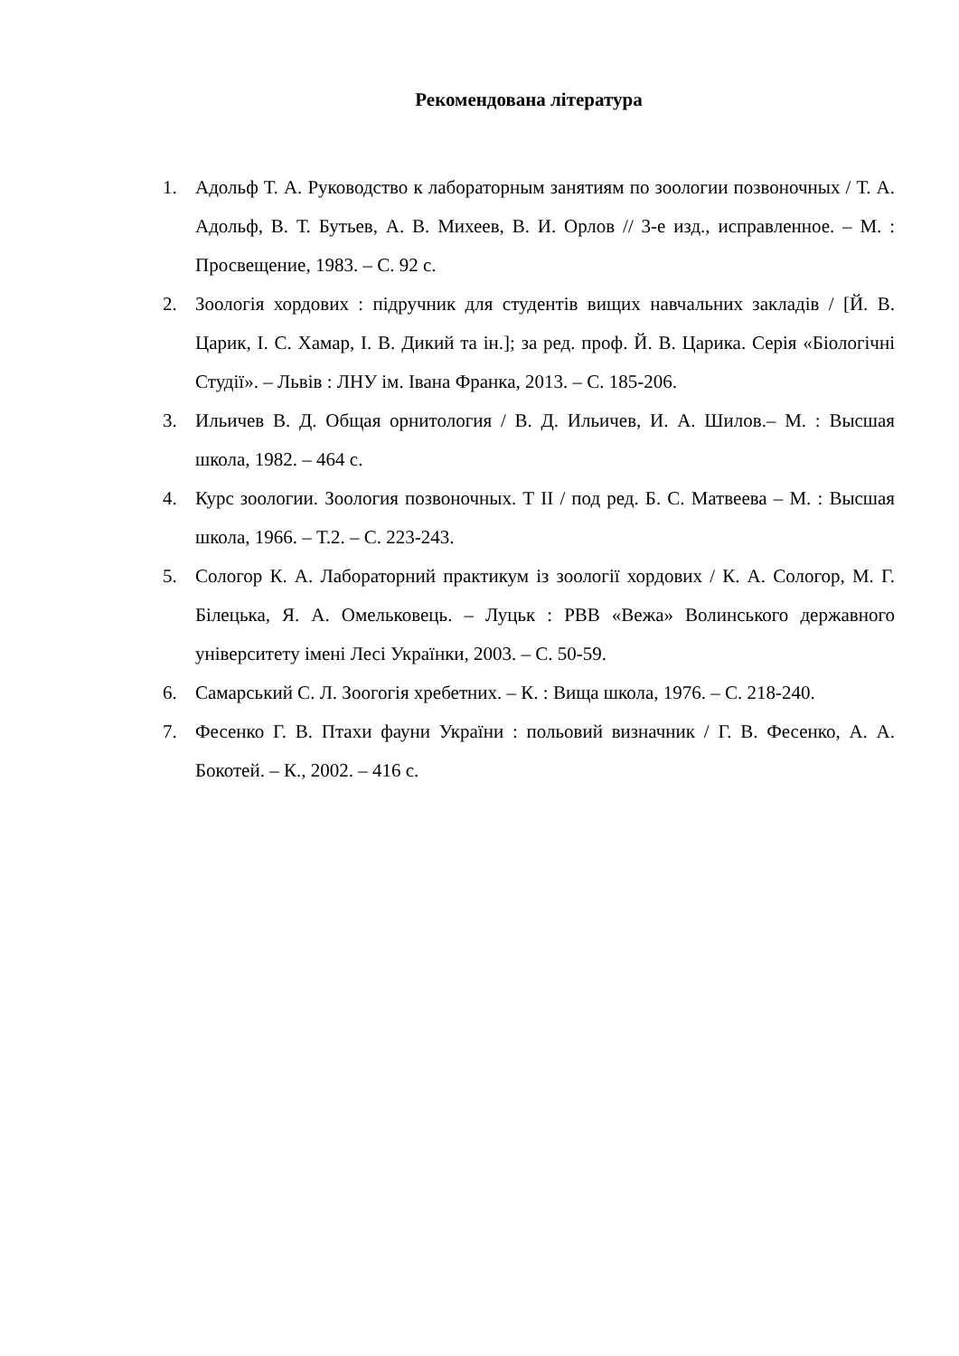Рекомендована література
1. Адольф Т. А. Руководство к лабораторным занятиям по зоологии позвоночных / Т. А. Адольф, В. Т. Бутьев, А. В. Михеев, В. И. Орлов // 3-е изд., исправленное. – М. : Просвещение, 1983. – С. 92 с.
2. Зоологія хордових : підручник для студентів вищих навчальних закладів / [Й. В. Царик, І. С. Хамар, І. В. Дикий та ін.]; за ред. проф. Й. В. Царика. Серія «Біологічні Студії». – Львів : ЛНУ ім. Івана Франка, 2013. – С. 185-206.
3. Ильичев В. Д. Общая орнитология / В. Д. Ильичев, И. А. Шилов.– М. : Высшая школа, 1982. – 464 с.
4. Курс зоологии. Зоология позвоночных. Т II / под ред. Б. С. Матвеева – М. : Высшая школа, 1966. – Т.2. – С. 223-243.
5. Сологор К. А. Лабораторний практикум із зоології хордових / К. А. Сологор, М. Г. Білецька, Я. А. Омельковець. – Луцьк : РВВ «Вежа» Волинського державного університету імені Лесі Українки, 2003. – С. 50-59.
6. Самарський С. Л. Зоогогія хребетних. – К. : Вища школа, 1976. – С. 218-240.
7. Фесенко Г. В. Птахи фауни України : польовий визначник / Г. В. Фесенко, А. А. Бокотей. – К., 2002. – 416 с.